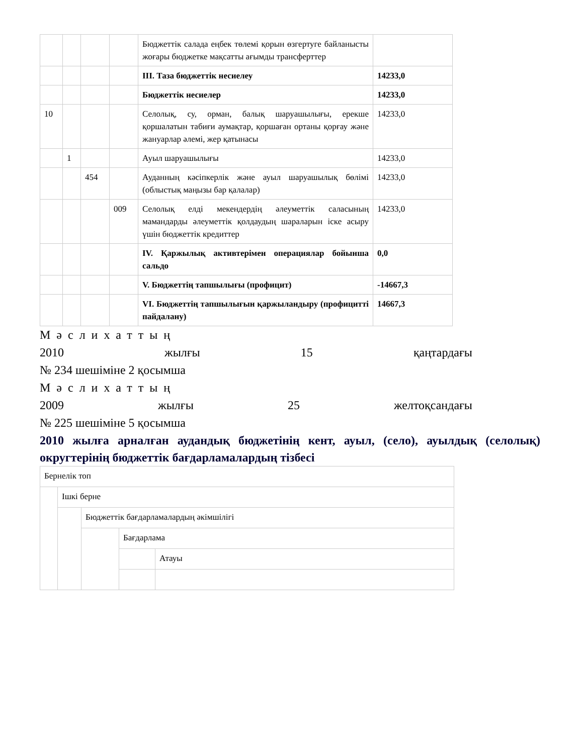| | | | | Бюджеттік салада еңбек төлемі қорын өзгертуге байланысты жоғары бюджетке мақсатты ағымды трансферттер | |
| | | | | III. Таза бюджеттік несиелеу | 14233,0 |
| | | | | Бюджеттік несиелер | 14233,0 |
| 10 | | | | Селолық, су, орман, балық шаруашылығы, ерекше қоршалатын табиғи аумақтар, қоршаған ортаны қорғау және жануарлар әлемі, жер қатынасы | 14233,0 |
| | 1 | | | Ауыл шаруашылығы | 14233,0 |
| | | 454 | | Ауданның кәсіпкерлік және ауыл шаруашылық бөлімі (облыстық маңызы бар қалалар) | 14233,0 |
| | | | 009 | Селолық елді мекендердің әлеуметтік саласының мамандарды әлеуметтік қолдаудың шараларын іске асыру үшін бюджеттік кредиттер | 14233,0 |
| | | | | IV. Қаржылық активтерімен операциялар бойынша сальдо | 0,0 |
| | | | | V. Бюджеттің тапшылығы (профицит) | -14667,3 |
| | | | | VI. Бюджеттің тапшылығын қаржыландыру (профицитті пайдалану) | 14667,3 |
Мәслихаттың
2010 жылғы 15 қаңтардағы
№ 234 шешіміне 2 қосымша
Мәслихаттың
2009 жылғы 25 желтоқсандағы
№ 225 шешіміне 5 қосымша
2010 жылға арналған аудандық бюджетінің кент, ауыл, (село), ауылдық (селолық) округтерінің бюджеттік бағдарламалардың тізбесі
| Бернелік топ | | | | |
| | Ішкі берне | | | |
| | | Бюджеттік бағдарламалардың әкімшілігі | | |
| | | | Бағдарлама | |
| | | | | Атауы |